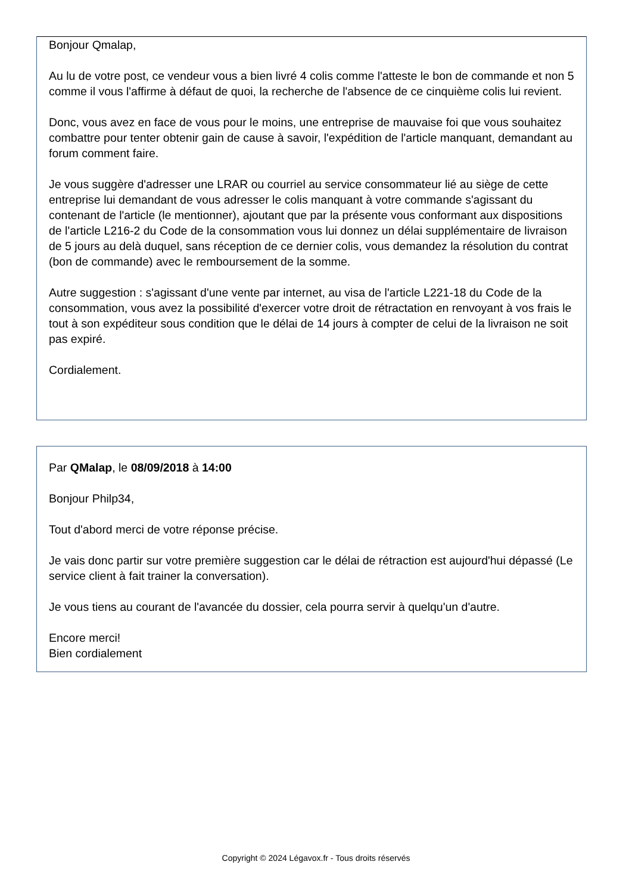Bonjour Qmalap,
Au lu de votre post, ce vendeur vous a bien livré 4 colis comme l'atteste le bon de commande et non 5 comme il vous l'affirme à défaut de quoi, la recherche de l'absence de ce cinquième colis lui revient.
Donc, vous avez en face de vous pour le moins, une entreprise de mauvaise foi que vous souhaitez combattre pour tenter obtenir gain de cause à savoir, l'expédition de l'article manquant, demandant au forum comment faire.
Je vous suggère d'adresser une LRAR ou courriel au service consommateur lié au siège de cette entreprise lui demandant de vous adresser le colis manquant à votre commande s'agissant du contenant de l'article (le mentionner), ajoutant que par la présente vous conformant aux dispositions de l'article L216-2 du Code de la consommation vous lui donnez un délai supplémentaire de livraison de 5 jours au delà duquel, sans réception de ce dernier colis, vous demandez la résolution du contrat (bon de commande) avec le remboursement de la somme.
Autre suggestion : s'agissant d'une vente par internet, au visa de l'article L221-18 du Code de la consommation, vous avez la possibilité d'exercer votre droit de rétractation en renvoyant à vos frais le tout à son expéditeur sous condition que le délai de 14 jours à compter de celui de la livraison ne soit pas expiré.
Cordialement.
Par QMalap, le 08/09/2018 à 14:00
Bonjour Philp34,
Tout d'abord merci de votre réponse précise.
Je vais donc partir sur votre première suggestion car le délai de rétraction est aujourd'hui dépassé (Le service client à fait trainer la conversation).
Je vous tiens au courant de l'avancée du dossier, cela pourra servir à quelqu'un d'autre.
Encore merci!
Bien cordialement
Copyright © 2024 Légavox.fr - Tous droits réservés